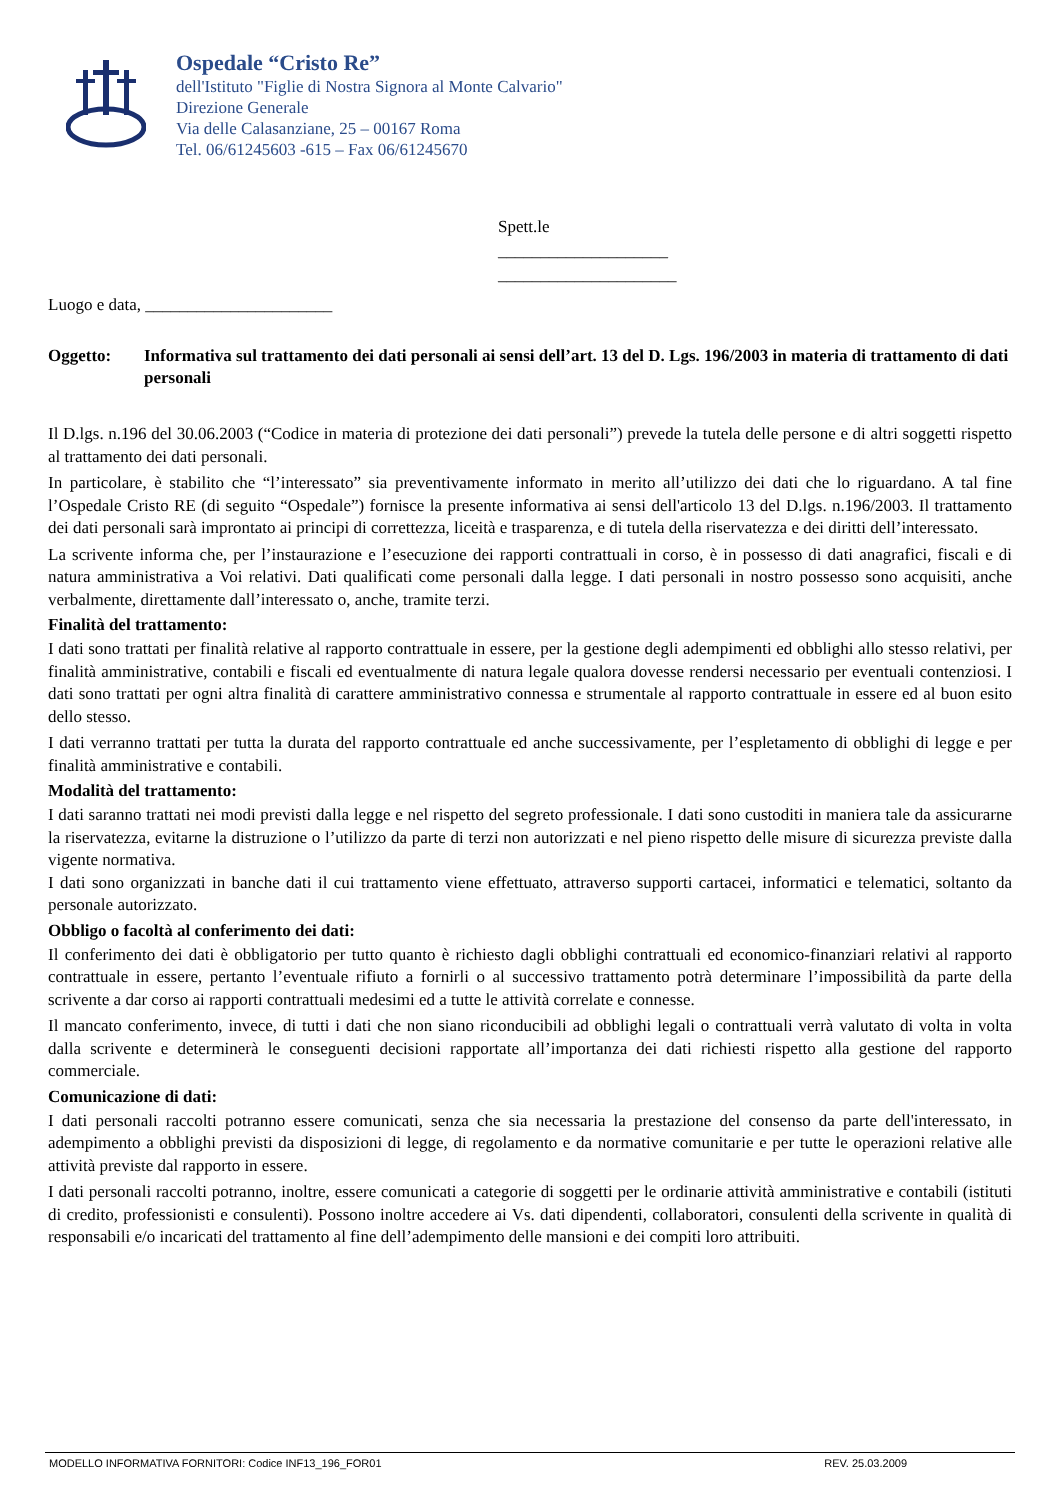Ospedale “Cristo Re”
dell'Istituto "Figlie di Nostra Signora al Monte Calvario"
Direzione Generale
Via delle Calasanziane, 25 – 00167 Roma
Tel. 06/61245603 -615 – Fax 06/61245670
Spett.le
____________________
_____________________
Luogo e data, ______________________
Oggetto: Informativa sul trattamento dei dati personali ai sensi dell’art. 13 del D. Lgs. 196/2003 in materia di trattamento di dati personali
Il D.lgs. n.196 del 30.06.2003 (“Codice in materia di protezione dei dati personali”) prevede la tutela delle persone e di altri soggetti rispetto al trattamento dei dati personali.
In particolare, è stabilito che “l’interessato” sia preventivamente informato in merito all’utilizzo dei dati che lo riguardano. A tal fine l’Ospedale Cristo RE (di seguito “Ospedale”) fornisce la presente informativa ai sensi dell'articolo 13 del D.lgs. n.196/2003. Il trattamento dei dati personali sarà improntato ai principi di correttezza, liceità e trasparenza, e di tutela della riservatezza e dei diritti dell’interessato.
La scrivente informa che, per l’instaurazione e l’esecuzione dei rapporti contrattuali in corso, è in possesso di dati anagrafici, fiscali e di natura amministrativa a Voi relativi. Dati qualificati come personali dalla legge. I dati personali in nostro possesso sono acquisiti, anche verbalmente, direttamente dall’interessato o, anche, tramite terzi.
Finalità del trattamento:
I dati sono trattati per finalità relative al rapporto contrattuale in essere, per la gestione degli adempimenti ed obblighi allo stesso relativi, per finalità amministrative, contabili e fiscali ed eventualmente di natura legale qualora dovesse rendersi necessario per eventuali contenziosi. I dati sono trattati per ogni altra finalità di carattere amministrativo connessa e strumentale al rapporto contrattuale in essere ed al buon esito dello stesso.
I dati verranno trattati per tutta la durata del rapporto contrattuale ed anche successivamente, per l’espletamento di obblighi di legge e per finalità amministrative e contabili.
Modalità del trattamento:
I dati saranno trattati nei modi previsti dalla legge e nel rispetto del segreto professionale. I dati sono custoditi in maniera tale da assicurarne la riservatezza, evitarne la distruzione o l’utilizzo da parte di terzi non autorizzati e nel pieno rispetto delle misure di sicurezza previste dalla vigente normativa.
I dati sono organizzati in banche dati il cui trattamento viene effettuato, attraverso supporti cartacei, informatici e telematici, soltanto da personale autorizzato.
Obbligo o facoltà al conferimento dei dati:
Il conferimento dei dati è obbligatorio per tutto quanto è richiesto dagli obblighi contrattuali ed economico-finanziari relativi al rapporto contrattuale in essere, pertanto l’eventuale rifiuto a fornirli o al successivo trattamento potrà determinare l’impossibilità da parte della scrivente a dar corso ai rapporti contrattuali medesimi ed a tutte le attività correlate e connesse.
Il mancato conferimento, invece, di tutti i dati che non siano riconducibili ad obblighi legali o contrattuali verrà valutato di volta in volta dalla scrivente e determinerà le conseguenti decisioni rapportate all’importanza dei dati richiesti rispetto alla gestione del rapporto commerciale.
Comunicazione di dati:
I dati personali raccolti potranno essere comunicati, senza che sia necessaria la prestazione del consenso da parte dell'interessato, in adempimento a obblighi previsti da disposizioni di legge, di regolamento e da normative comunitarie e per tutte le operazioni relative alle attività previste dal rapporto in essere.
I dati personali raccolti potranno, inoltre, essere comunicati a categorie di soggetti per le ordinarie attività amministrative e contabili (istituti di credito, professionisti e consulenti). Possono inoltre accedere ai Vs. dati dipendenti, collaboratori, consulenti della scrivente in qualità di responsabili e/o incaricati del trattamento al fine dell’adempimento delle mansioni e dei compiti loro attribuiti.
MODELLO INFORMATIVA FORNITORI: Codice INF13_196_FOR01 REV. 25.03.2009